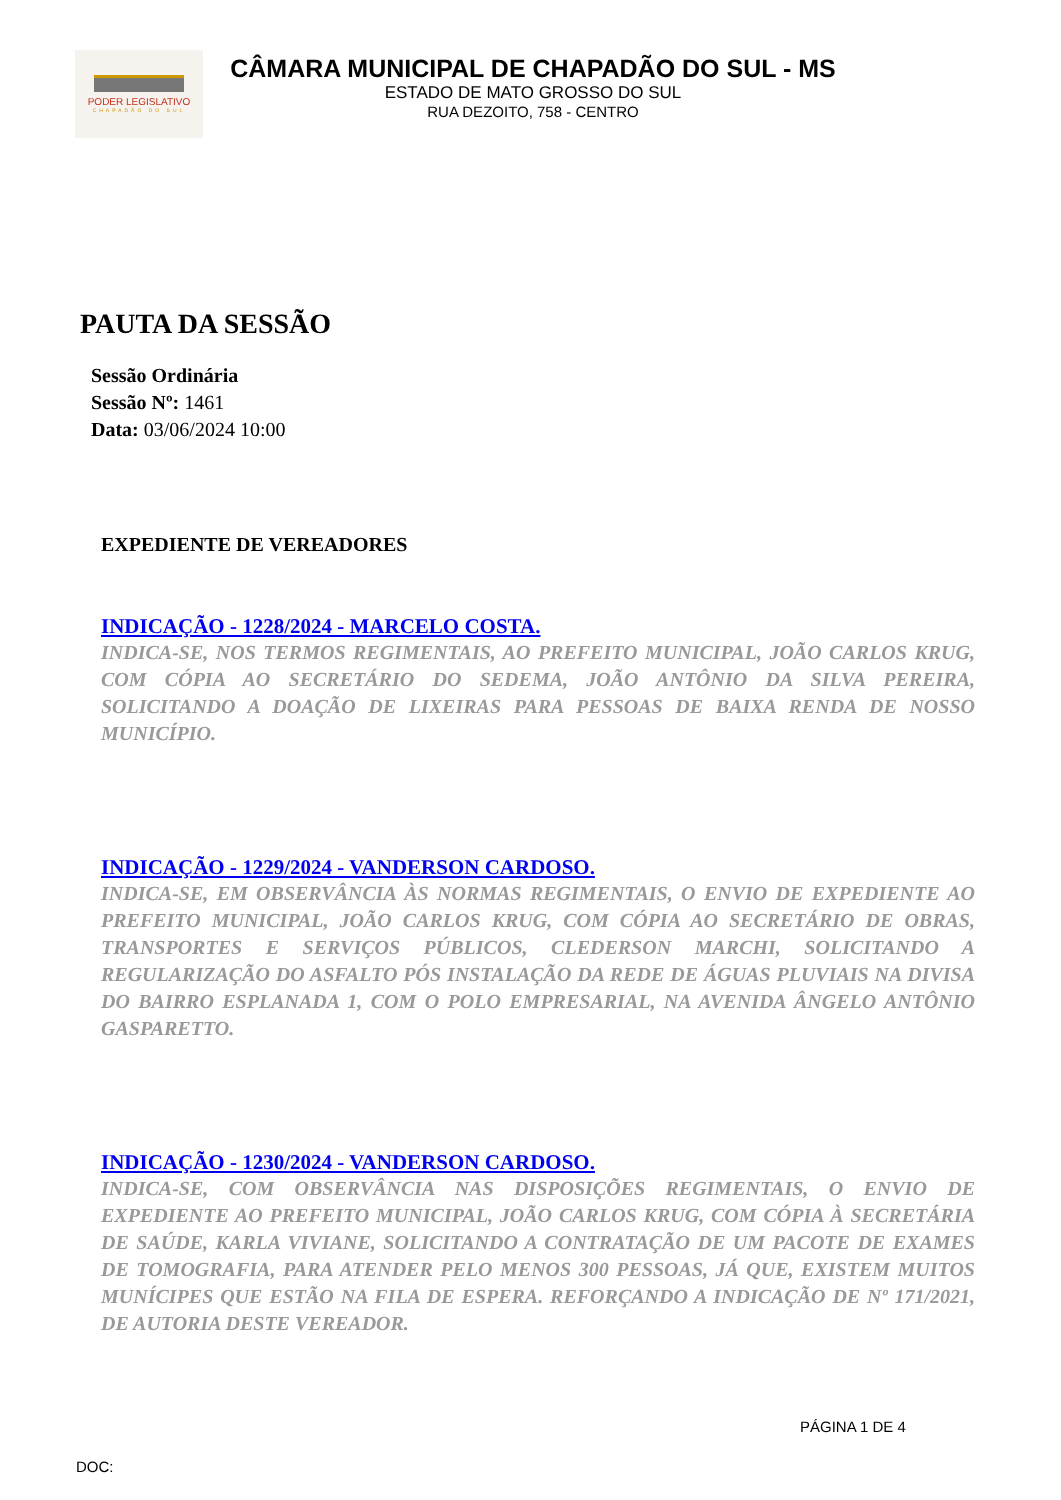PODER LEGISLATIVO
CHAPADÃO DO SUL
CÂMARA MUNICIPAL DE CHAPADÃO DO SUL - MS
ESTADO DE MATO GROSSO DO SUL
RUA DEZOITO, 758 - CENTRO
PAUTA DA SESSÃO
Sessão Ordinária
Sessão Nº: 1461
Data: 03/06/2024 10:00
EXPEDIENTE DE VEREADORES
INDICAÇÃO - 1228/2024 - MARCELO COSTA.
INDICA-SE, NOS TERMOS REGIMENTAIS, AO PREFEITO MUNICIPAL, JOÃO CARLOS KRUG, COM CÓPIA AO SECRETÁRIO DO SEDEMA, JOÃO ANTÔNIO DA SILVA PEREIRA, SOLICITANDO A DOAÇÃO DE LIXEIRAS PARA PESSOAS DE BAIXA RENDA DE NOSSO MUNICÍPIO.
INDICAÇÃO - 1229/2024 - VANDERSON CARDOSO.
INDICA-SE, EM OBSERVÂNCIA ÀS NORMAS REGIMENTAIS, O ENVIO DE EXPEDIENTE AO PREFEITO MUNICIPAL, JOÃO CARLOS KRUG, COM CÓPIA AO SECRETÁRIO DE OBRAS, TRANSPORTES E SERVIÇOS PÚBLICOS, CLEDERSON MARCHI, SOLICITANDO A REGULARIZAÇÃO DO ASFALTO PÓS INSTALAÇÃO DA REDE DE ÁGUAS PLUVIAIS NA DIVISA DO BAIRRO ESPLANADA 1, COM O POLO EMPRESARIAL, NA AVENIDA ÂNGELO ANTÔNIO GASPARETTO.
INDICAÇÃO - 1230/2024 - VANDERSON CARDOSO.
INDICA-SE, COM OBSERVÂNCIA NAS DISPOSIÇÕES REGIMENTAIS, O ENVIO DE EXPEDIENTE AO PREFEITO MUNICIPAL, JOÃO CARLOS KRUG, COM CÓPIA À SECRETÁRIA DE SAÚDE, KARLA VIVIANE, SOLICITANDO A CONTRATAÇÃO DE UM PACOTE DE EXAMES DE TOMOGRAFIA, PARA ATENDER PELO MENOS 300 PESSOAS, JÁ QUE, EXISTEM MUITOS MUNÍCIPES QUE ESTÃO NA FILA DE ESPERA. REFORÇANDO A INDICAÇÃO DE Nº 171/2021, DE AUTORIA DESTE VEREADOR.
PÁGINA 1 DE 4
DOC: